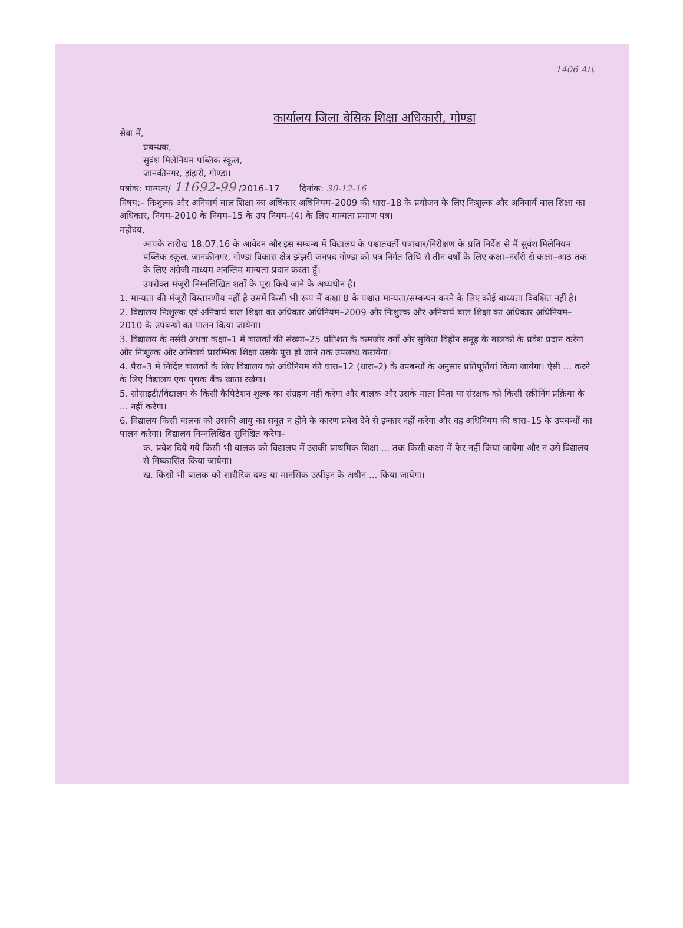1406 Att
कार्यालय जिला बेसिक शिक्षा अधिकारी, गोण्डा
सेवा में,
प्रबन्धक,
सुवंश मिलेनियम पब्लिक स्कूल,
जानकीनगर, झंझरी, गोण्डा।
पत्रांक: मान्यता/ 11692-99 /2016–17 दिनांक: 30-12-16
विषय:– निःशुल्क और अनिवार्य बाल शिक्षा का अधिकार अधिनियम–2009 की धारा–18 के प्रयोजन के लिए निःशुल्क और अनिवार्य बाल शिक्षा का अधिकार, नियम–2010 के नियम–15 के उप नियम–(4) के लिए मान्यता प्रमाण पत्र।
महोदय,
आपके तारीख 18.07.16 के आवेदन और इस सम्बन्ध में विद्यालय के पश्चातवर्ती पत्राचार/निरीक्षण के प्रति निर्देश से मैं सुवंश मिलेनियम पब्लिक स्कूल, जानकीनगर, गोण्डा विकास क्षेत्र झंझरी जनपद गोण्डा को पत्र निर्गत तिथि से तीन वर्षों के लिए कक्षा–नर्सरी से कक्षा–आठ तक के लिए अंग्रेजी माध्यम अनन्तिम मान्यता प्रदान करता हूँ।
उपरोक्त मंजूरी निम्नलिखित शर्तों के पूरा किये जाने के अध्यधीन है।
1. मान्यता की मंजूरी विस्तारणीय नहीं है उसमें किसी भी रूप में कक्षा 8 के पश्चात मान्यता/सम्बन्धन करने के लिए कोई बाध्यता विवक्षित नहीं है।
2. विद्यालय निःशुल्क एवं अनिवार्य बाल शिक्षा का अधिकार अधिनियम–2009 और निःशुल्क और अनिवार्य बाल शिक्षा का अधिकार अधिनियम–2010 के उपबन्धों का पालन किया जायेगा।
3. विद्यालय के नर्सरी अथवा कक्षा–1 में बालकों की संख्या–25 प्रतिशत के कमजोर वर्गों और सुविधा विहीन समूह के बालकों के प्रवेश प्रदान करेगा और निःशुल्क और अनिवार्य प्रारम्भिक शिक्षा उसके पूरा हो जाने तक उपलब्ध करायेगा।
4. पैरा–3 में निर्दिष्ट बालकों के लिए विद्यालय को अधिनियम की धारा–12 (धारा–2) के उपबन्धों के अनुसार प्रतिपूर्तियां किया जायेगा। ऐसी ... करने के लिए विद्यालय एक पृथक बैंक खाता रखेगा।
5. सोसाइटी/विद्यालय के किसी कैपिटेशन शुल्क का संग्रहण नहीं करेगा और बालक और उसके माता पिता या संरक्षक को किसी स्क्रीनिंग प्रक्रिया के ... नहीं करेगा।
6. विद्यालय किसी बालक को उसकी आयु का सबूत न होने के कारण प्रवेश देने से इन्कार नहीं करेगा और वह अधिनियम की धारा–15 के उपबन्धों का पालन करेगा। विद्यालय निम्नलिखित सुनिश्चित करेगा–
क. प्रवेश दिये गये किसी भी बालक को विद्यालय में उसकी प्राथमिक शिक्षा ... तक किसी कक्षा में फेर नहीं किया जायेगा और न उसे विद्यालय से निष्कासित किया जायेगा।
ख. किसी भी बालक को शारीरिक दण्ड या मानसिक उत्पीड़न के अधीन ... किया जायेगा।